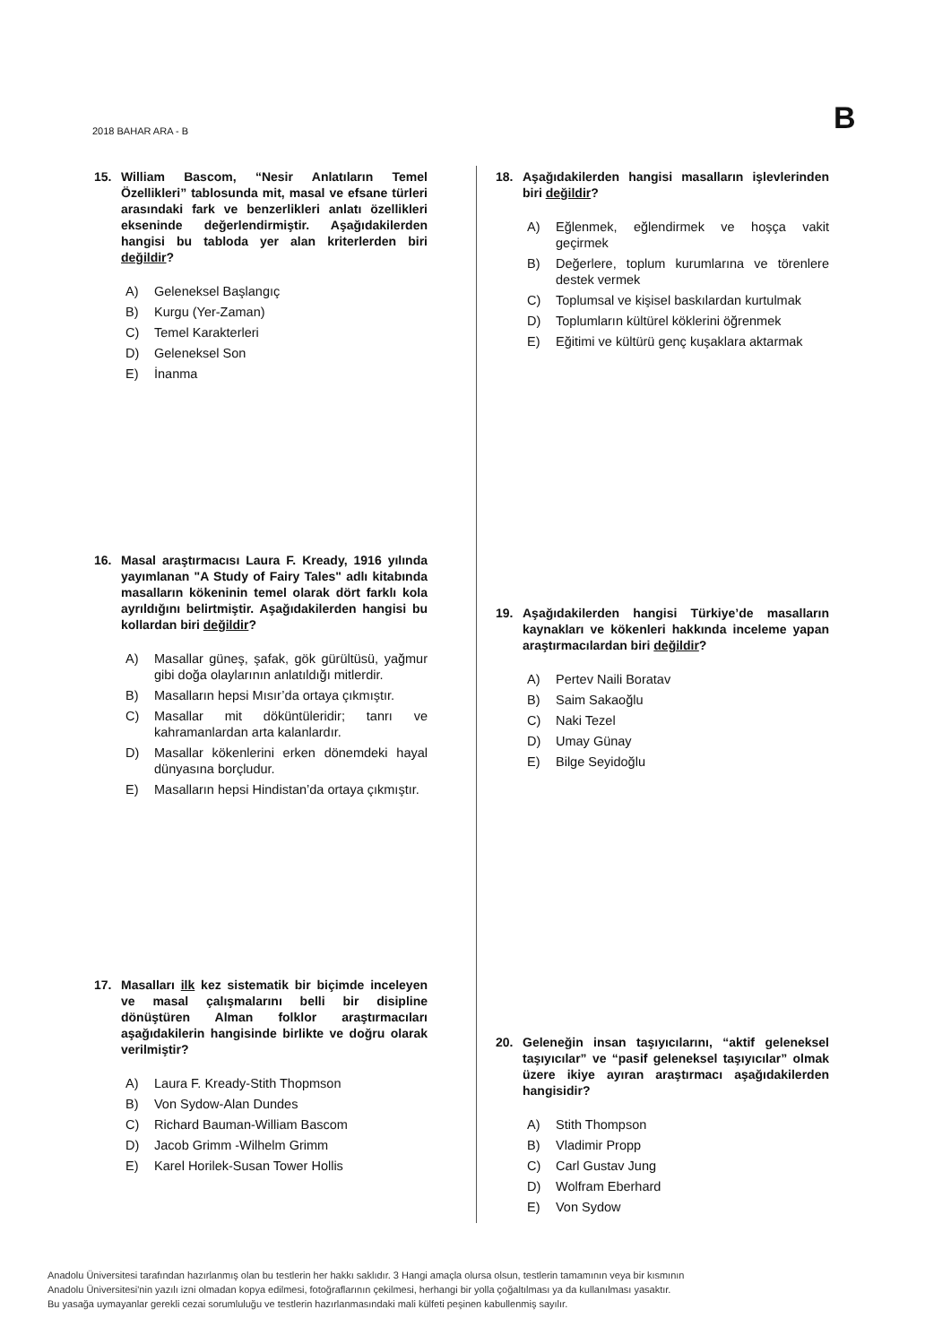2018 BAHAR ARA - B B
15. William Bascom, “Nesir Anlatıların Temel Özellikleri” tablosunda mit, masal ve efsane türleri arasındaki fark ve benzerlikleri anlatı özellikleri ekseninde değerlendirmiştir. Aşağıdakilerden hangisi bu tabloda yer alan kriterlerden biri değildir?
A) Geleneksel Başlangıç
B) Kurgu (Yer-Zaman)
C) Temel Karakterleri
D) Geleneksel Son
E) İnanma
16. Masal araştırmacısı Laura F. Kready, 1916 yılında yayımlanan "A Study of Fairy Tales" adlı kitabında masalların kökeninin temel olarak dört farklı kola ayrıldığını belirtmiştir. Aşağıdakilerden hangisi bu kollardan biri değildir?
A) Masallar güneş, şafak, gök gürültüsü, yağmur gibi doğa olaylarının anlatıldığı mitlerdir.
B) Masalların hepsi Mısır’da ortaya çıkmıştır.
C) Masallar mit döküntüleridir; tanrı ve kahramanlardan arta kalanlardır.
D) Masallar kökenlerini erken dönemdeki hayal dünyasına borçludur.
E) Masalların hepsi Hindistan’da ortaya çıkmıştır.
17. Masalları ilk kez sistematik bir biçimde inceleyen ve masal çalışmalarını belli bir disipline dönüştüren Alman folklor araştırmacıları aşağıdakilerin hangisinde birlikte ve doğru olarak verilmiştir?
A) Laura F. Kready-Stith Thopmson
B) Von Sydow-Alan Dundes
C) Richard Bauman-William Bascom
D) Jacob Grimm -Wilhelm Grimm
E) Karel Horilek-Susan Tower Hollis
18. Aşağıdakilerden hangisi masalların işlevlerinden biri değildir?
A) Eğlenmek, eğlendirmek ve hoşça vakit geçirmek
B) Değerlere, toplum kurumlarına ve törenlere destek vermek
C) Toplumsal ve kişisel baskılardan kurtulmak
D) Toplumların kültürel köklerini öğrenmek
E) Eğitimi ve kültürü genç kuşaklara aktarmak
19. Aşağıdakilerden hangisi Türkiye’de masalların kaynakları ve kökenleri hakkında inceleme yapan araştırmacılardan biri değildir?
A) Pertev Naili Boratav
B) Saim Sakaoğlu
C) Naki Tezel
D) Umay Günay
E) Bilge Seyidoğlu
20. Geleneğin insan taşıyıcılarını, “aktif geleneksel taşıyıcılar” ve “pasif geleneksel taşıyıcılar” olmak üzere ikiye ayıran araştırmacı aşağıdakilerden hangisidir?
A) Stith Thompson
B) Vladimir Propp
C) Carl Gustav Jung
D) Wolfram Eberhard
E) Von Sydow
Anadolu Üniversitesi tarafından hazırlanmış olan bu testlerin her hakkı saklıdır. 3 Hangi amaçla olursa olsun, testlerin tamamının veya bir kısmının
Anadolu Üniversitesi'nin yazılı izni olmadan kopya edilmesi, fotoğraflarının çekilmesi, herhangi bir yolla çoğaltılması ya da kullanılması yasaktır.
Bu yasağa uymayanlar gerekli cezai sorumluluğu ve testlerin hazırlanmasındaki mali külfeti peşinen kabullenmiş sayılır.